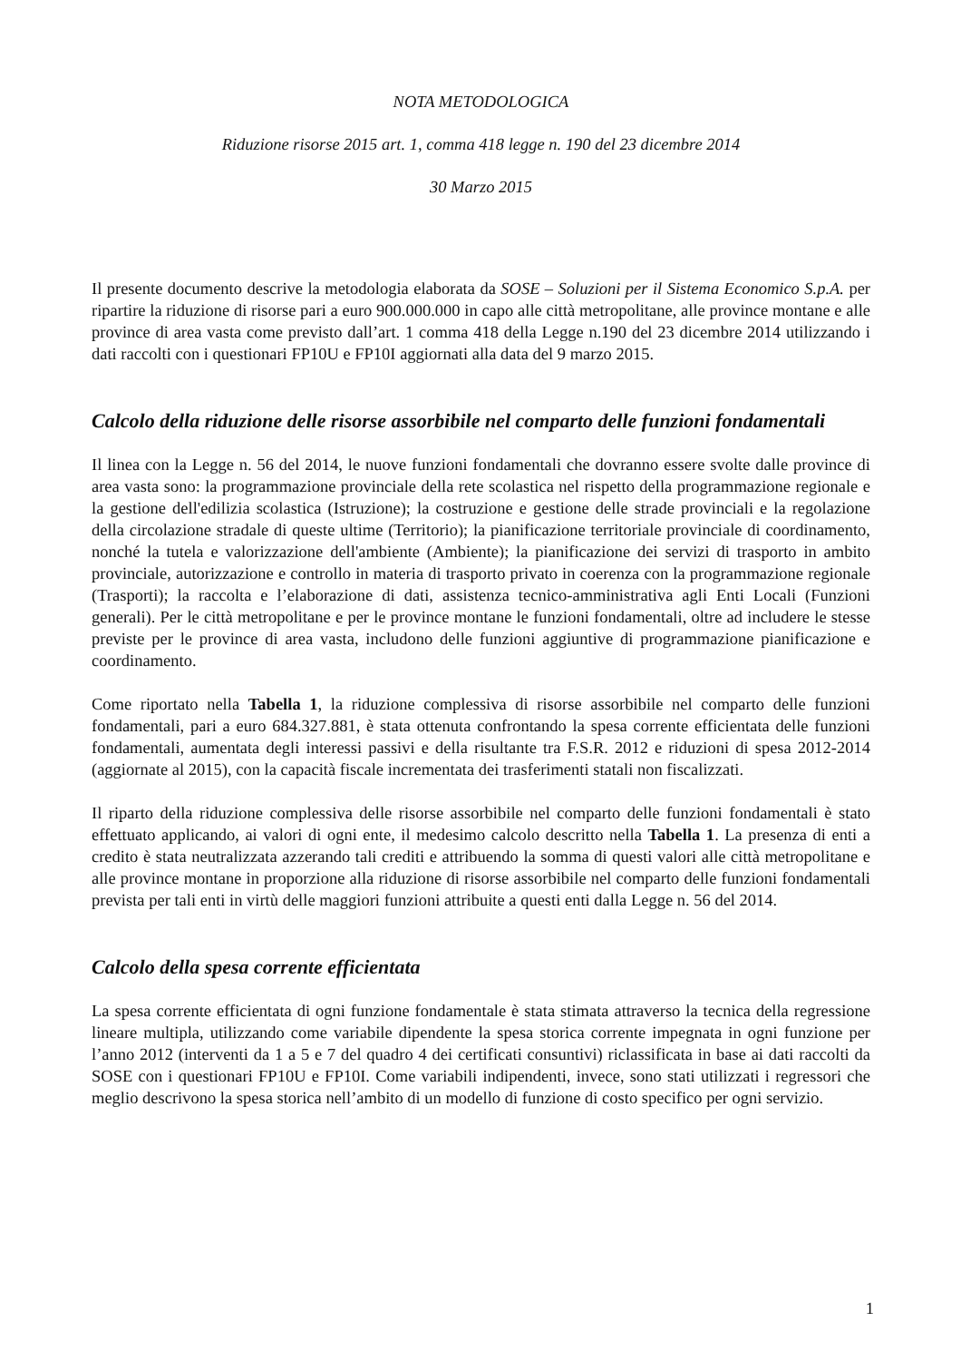NOTA METODOLOGICA
Riduzione risorse 2015 art. 1, comma 418 legge n. 190 del 23 dicembre 2014
30 Marzo 2015
Il presente documento descrive la metodologia elaborata da SOSE – Soluzioni per il Sistema Economico S.p.A. per ripartire la riduzione di risorse pari a euro 900.000.000 in capo alle città metropolitane, alle province montane e alle province di area vasta come previsto dall’art. 1 comma 418 della Legge n.190 del 23 dicembre 2014 utilizzando i dati raccolti con i questionari FP10U e FP10I aggiornati alla data del 9 marzo 2015.
Calcolo della riduzione delle risorse assorbibile nel comparto delle funzioni fondamentali
Il linea con la Legge n. 56 del 2014, le nuove funzioni fondamentali che dovranno essere svolte dalle province di area vasta sono: la programmazione provinciale della rete scolastica nel rispetto della programmazione regionale e la gestione dell'edilizia scolastica (Istruzione); la costruzione e gestione delle strade provinciali e la regolazione della circolazione stradale di queste ultime (Territorio); la pianificazione territoriale provinciale di coordinamento, nonché la tutela e valorizzazione dell'ambiente (Ambiente); la pianificazione dei servizi di trasporto in ambito provinciale, autorizzazione e controllo in materia di trasporto privato in coerenza con la programmazione regionale (Trasporti); la raccolta e l’elaborazione di dati, assistenza tecnico-amministrativa agli Enti Locali (Funzioni generali). Per le città metropolitane e per le province montane le funzioni fondamentali, oltre ad includere le stesse previste per le province di area vasta, includono delle funzioni aggiuntive di programmazione pianificazione e coordinamento.
Come riportato nella Tabella 1, la riduzione complessiva di risorse assorbibile nel comparto delle funzioni fondamentali, pari a euro 684.327.881, è stata ottenuta confrontando la spesa corrente efficientata delle funzioni fondamentali, aumentata degli interessi passivi e della risultante tra F.S.R. 2012 e riduzioni di spesa 2012-2014 (aggiornate al 2015), con la capacità fiscale incrementata dei trasferimenti statali non fiscalizzati.
Il riparto della riduzione complessiva delle risorse assorbibile nel comparto delle funzioni fondamentali è stato effettuato applicando, ai valori di ogni ente, il medesimo calcolo descritto nella Tabella 1. La presenza di enti a credito è stata neutralizzata azzerando tali crediti e attribuendo la somma di questi valori alle città metropolitane e alle province montane in proporzione alla riduzione di risorse assorbibile nel comparto delle funzioni fondamentali prevista per tali enti in virtù delle maggiori funzioni attribuite a questi enti dalla Legge n. 56 del 2014.
Calcolo della spesa corrente efficientata
La spesa corrente efficientata di ogni funzione fondamentale è stata stimata attraverso la tecnica della regressione lineare multipla, utilizzando come variabile dipendente la spesa storica corrente impegnata in ogni funzione per l’anno 2012 (interventi da 1 a 5 e 7 del quadro 4 dei certificati consuntivi) riclassificata in base ai dati raccolti da SOSE con i questionari FP10U e FP10I. Come variabili indipendenti, invece, sono stati utilizzati i regressori che meglio descrivono la spesa storica nell’ambito di un modello di funzione di costo specifico per ogni servizio.
1